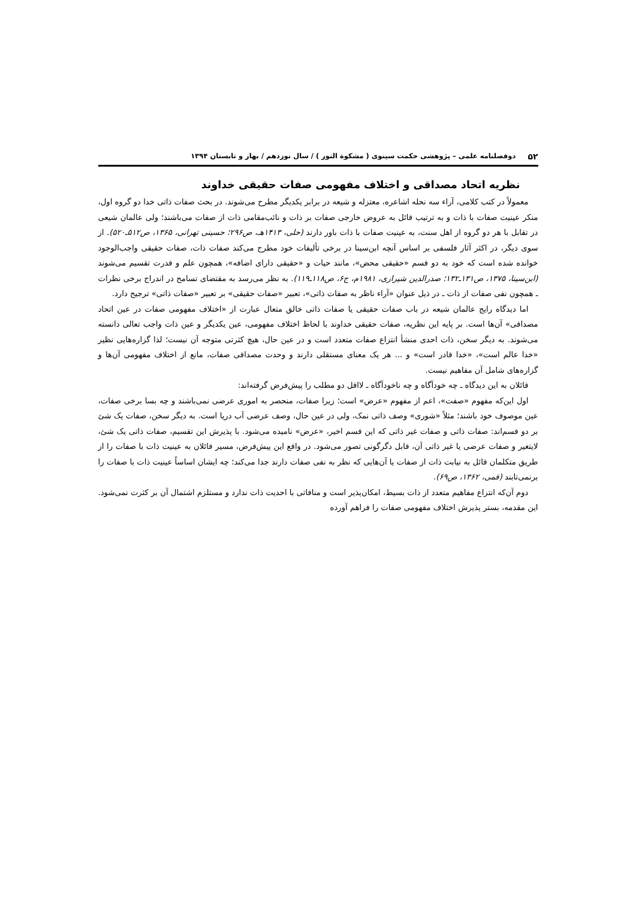۵۲ دوفصلنامه علمی – پژوهشی حکمت سینوی ( مشکوة النور ) / سال نوزدهم / بهار و تابستان ۱۳۹۴
نظریه اتحاد مصداقی و اختلاف مفهومی صفات حقیقی خداوند
معمولاً در کتب کلامی، آراء سه نحله اشاعره، معتزله و شیعه در برابر یکدیگر مطرح می‌شوند. در بحث صفات ذاتی خدا دو گروه اول، منکر عینیت صفات با ذات و به ترتیب قائل به عروض خارجی صفات بر ذات و نائب‌مقامی ذات از صفات می‌باشند؛ ولی عالمان شیعی در تقابل با هر دو گروه از اهل سنت، به عینیت صفات با ذات باور دارند (حلی، ۱۴۱۳هـ، ص۲۹۶؛ حسینی تهرانی، ۱۳۶۵، ص۵۱۲ـ۵۲۰). از سوی دیگر، در اکثر آثار فلسفی بر اساس آنچه ابن‌سینا در برخی تألیفات خود مطرح می‌کند صفات ذات، صفات حقیقی واجب‌الوجود خوانده شده است که خود به دو قسم «حقیقی محض»، مانند حیات و «حقیقی دارای اضافه»، همچون علم و قدرت تقسیم می‌شوند (ابن‌سینا، ۱۳۷۵، ص۱۳۱ـ۱۳۲؛ صدرالدین شیرازی، ۱۹۸۱م، ج۶، ص۱۱۸ـ۱۱۹). به نظر می‌رسد به مقتضای تسامح در اندراج برخی نظرات ـ همچون نفی صفات از ذات ـ در ذیل عنوان «آراء ناظر به صفات ذاتی»، تعبیر «صفات حقیقی» بر تعبیر «صفات ذاتی» ترجیح دارد.
اما دیدگاه رایج عالمان شیعه در باب صفات حقیقی یا صفات ذاتی خالق متعال عبارت از «اختلاف مفهومی صفات در عین اتحاد مصداقی» آن‌ها است. بر پایه این نظریه، صفات حقیقی خداوند با لحاظ اختلاف مفهومی، عین یکدیگر و عین ذات واجب تعالی دانسته می‌شوند. به دیگر سخن، ذات احدی منشأ انتزاع صفات متعدد است و در عین حال، هیچ کثرتی متوجه آن نیست؛ لذا گزاره‌هایی نظیر «خدا عالم است»، «خدا قادر است» و ... هر یک معنای مستقلی دارند و وحدت مصداقی صفات، مانع از اختلاف مفهومی آن‌ها و گزاره‌های شامل آن مفاهیم نیست.
قائلان به این دیدگاه ـ چه خودآگاه و چه ناخودآگاه ـ لااقل دو مطلب را پیش‌فرض گرفته‌اند:
اول این‌که مفهوم «صفت»، اعم از مفهوم «عرض» است؛ زیرا صفات، منحصر به اموری عرضی نمی‌باشند و چه بسا برخی صفات، عین موصوف خود باشند؛ مثلاً «شوری» وصف ذاتی نمک، ولی در عین حال، وصف عرضی آب دریا است. به دیگر سخن، صفات یک شئ بر دو قسم‌اند: صفات ذاتی و صفات غیر ذاتی که این قسم اخیر، «عرض» نامیده می‌شود. با پذیرش این تقسیم، صفات ذاتی یک شئ، لایتغیر و صفات عرضی یا غیر ذاتی آن، قابل دگرگونی تصور می‌شود. در واقع این پیش‌فرض، مسیر قائلان به عینیت ذات با صفات را از طریق متکلمان قائل به نیابت ذات از صفات یا آن‌هایی که نظر به نفی صفات دارند جدا می‌کند؛ چه ایشان اساساً عینیت ذات با صفات را برنمی‌تابند (قمی، ۱۳۶۲، ص۶۹).
دوم آن‌که انتزاع مفاهیم متعدد از ذات بسیط، امکان‌پذیر است و منافاتی با احدیت ذات ندارد و مستلزم اشتمال آن بر کثرت نمی‌شود. این مقدمه، بستر پذیرش اختلاف مفهومی صفات را فراهم آورده